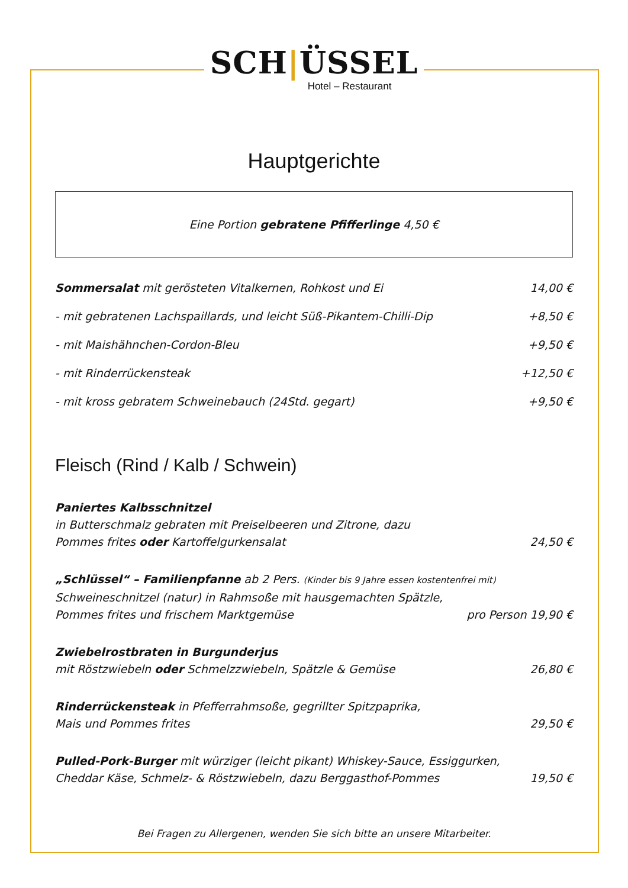SCH|ÜSSEL
Hotel – Restaurant
Hauptgerichte
Eine Portion gebratene Pfifferlinge 4,50 €
Sommersalat mit gerösteten Vitalkernen, Rohkost und Ei 14,00 €
- mit gebratenen Lachspaillards, und leicht Süß-Pikantem-Chilli-Dip +8,50 €
- mit Maishähnchen-Cordon-Bleu +9,50 €
- mit Rinderrückensteak +12,50 €
- mit kross gebratem Schweinebauch (24Std. gegart) +9,50 €
Fleisch (Rind / Kalb / Schwein)
Paniertes Kalbsschnitzel
in Butterschmalz gebraten mit Preiselbeeren und Zitrone, dazu
Pommes frites oder Kartoffelgurkensalat 24,50 €
„Schlüssel“ – Familienpfanne ab 2 Pers. (Kinder bis 9 Jahre essen kostentenfrei mit)
Schweineschnitzel (natur) in Rahmsoße mit hausgemachten Spätzle,
Pommes frites und frischem Marktgemüse pro Person 19,90 €
Zwiebelrostbraten in Burgunderjus
mit Röstzwiebeln oder Schmelzzwiebeln, Spätzle & Gemüse 26,80 €
Rinderrückensteak in Pfefferrahmsoße, gegrillter Spitzpaprika,
Mais und Pommes frites 29,50 €
Pulled-Pork-Burger mit würziger (leicht pikant) Whiskey-Sauce, Essiggurken,
Cheddar Käse, Schmelz- & Röstzwiebeln, dazu Berggasthof-Pommes 19,50 €
Bei Fragen zu Allergenen, wenden Sie sich bitte an unsere Mitarbeiter.